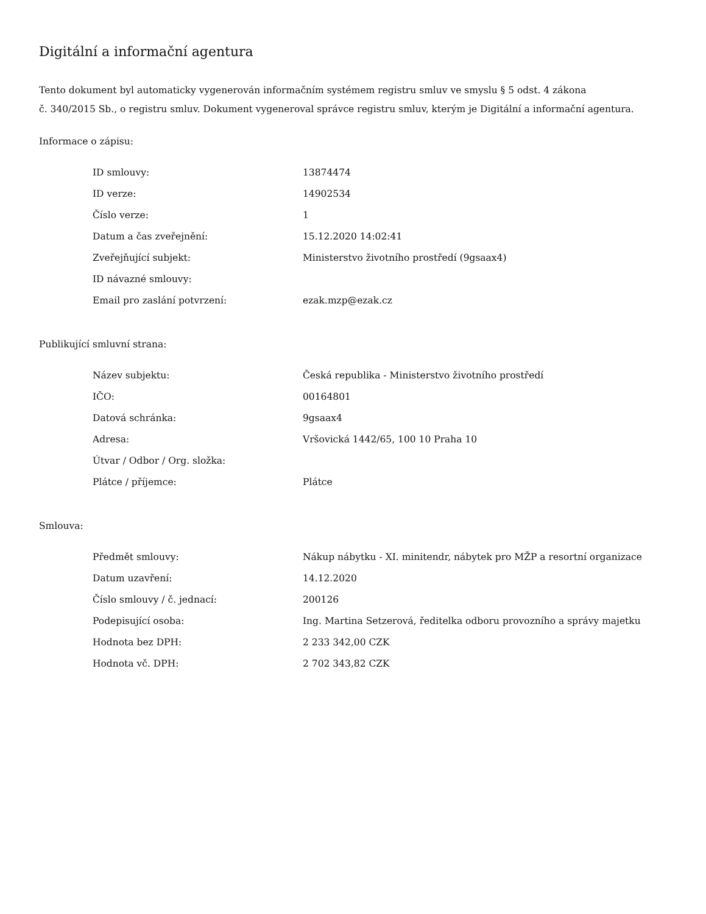Digitální a informační agentura
Tento dokument byl automaticky vygenerován informačním systémem registru smluv ve smyslu § 5 odst. 4 zákona
č. 340/2015 Sb., o registru smluv. Dokument vygeneroval správce registru smluv, kterým je Digitální a informační agentura.
Informace o zápisu:
| ID smlouvy: | 13874474 |
| ID verze: | 14902534 |
| Číslo verze: | 1 |
| Datum a čas zveřejnění: | 15.12.2020 14:02:41 |
| Zveřejňující subjekt: | Ministerstvo životního prostředí (9gsaax4) |
| ID návazné smlouvy: | |
| Email pro zaslání potvrzení: | ezak.mzp@ezak.cz |
Publikující smluvní strana:
| Název subjektu: | Česká republika - Ministerstvo životního prostředí |
| IČO: | 00164801 |
| Datová schránka: | 9gsaax4 |
| Adresa: | Vršovická 1442/65, 100 10 Praha 10 |
| Útvar / Odbor / Org. složka: | |
| Plátce / příjemce: | Plátce |
Smlouva:
| Předmět smlouvy: | Nákup nábytku - XI. minitendr, nábytek pro MŽP a resortní organizace |
| Datum uzavření: | 14.12.2020 |
| Číslo smlouvy / č. jednací: | 200126 |
| Podepisující osoba: | Ing. Martina Setzerová, ředitelka odboru provozního a správy majetku |
| Hodnota bez DPH: | 2 233 342,00 CZK |
| Hodnota vč. DPH: | 2 702 343,82 CZK |